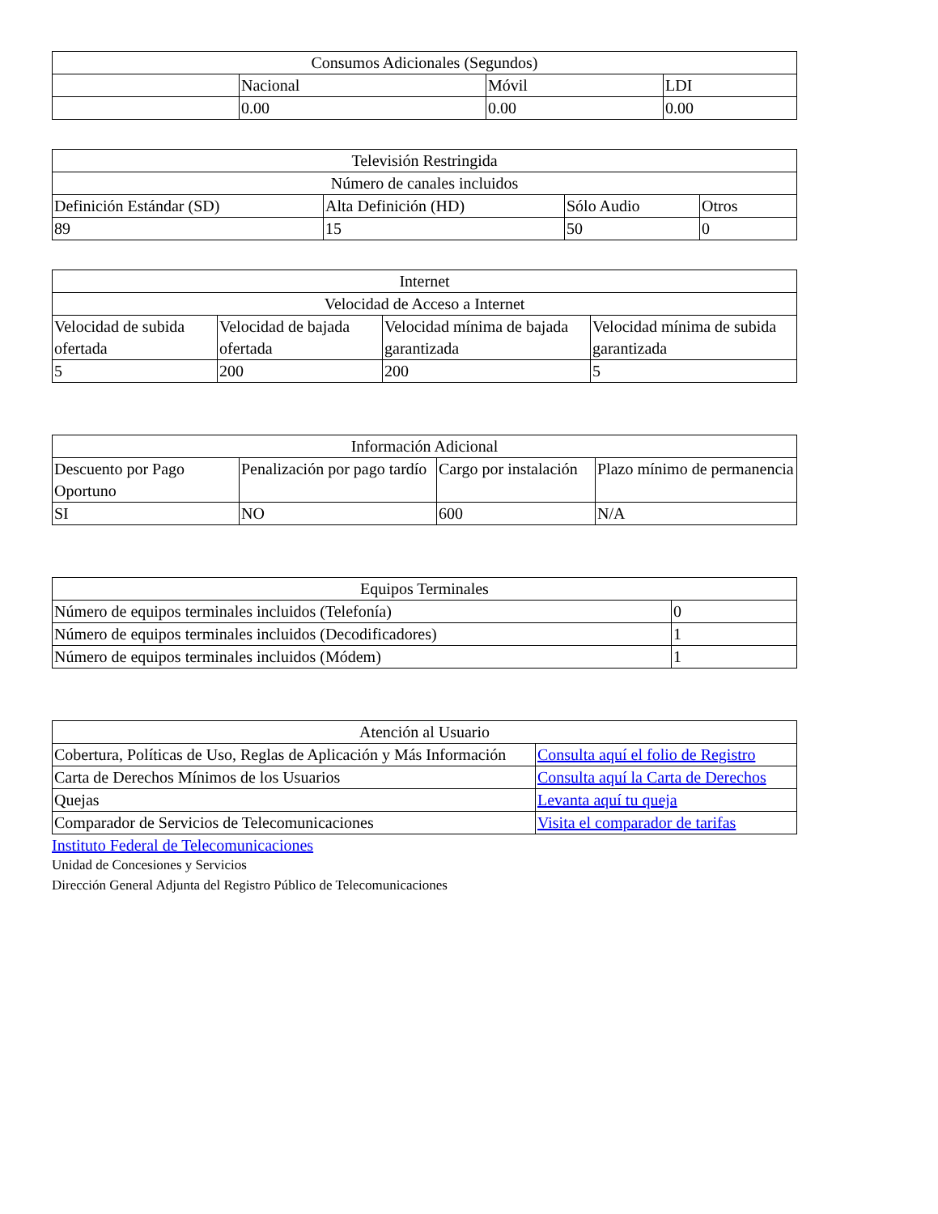| Consumos Adicionales (Segundos) | | | |
| | Nacional | Móvil | LDI |
| | 0.00 | 0.00 | 0.00 |
| Televisión Restringida | | | |
| Número de canales incluidos | | | |
| Definición Estándar (SD) | Alta Definición (HD) | Sólo Audio | Otros |
| 89 | 15 | 50 | 0 |
| Internet | | | |
| Velocidad de Acceso a Internet | | | |
| Velocidad de subida ofertada | Velocidad de bajada ofertada | Velocidad mínima de bajada garantizada | Velocidad mínima de subida garantizada |
| 5 | 200 | 200 | 5 |
| Información Adicional | | | |
| Descuento por Pago Oportuno | Penalización por pago tardío | Cargo por instalación | Plazo mínimo de permanencia |
| SI | NO | 600 | N/A |
| Equipos Terminales | |
| Número de equipos terminales incluidos (Telefonía) | 0 |
| Número de equipos terminales incluidos (Decodificadores) | 1 |
| Número de equipos terminales incluidos (Módem) | 1 |
| Atención al Usuario | |
| Cobertura, Políticas de Uso, Reglas de Aplicación y Más Información | Consulta aquí el folio de Registro |
| Carta de Derechos Mínimos de los Usuarios | Consulta aquí la Carta de Derechos |
| Quejas | Levanta aquí tu queja |
| Comparador de Servicios de Telecomunicaciones | Visita el comparador de tarifas |
Instituto Federal de Telecomunicaciones
Unidad de Concesiones y Servicios
Dirección General Adjunta del Registro Público de Telecomunicaciones